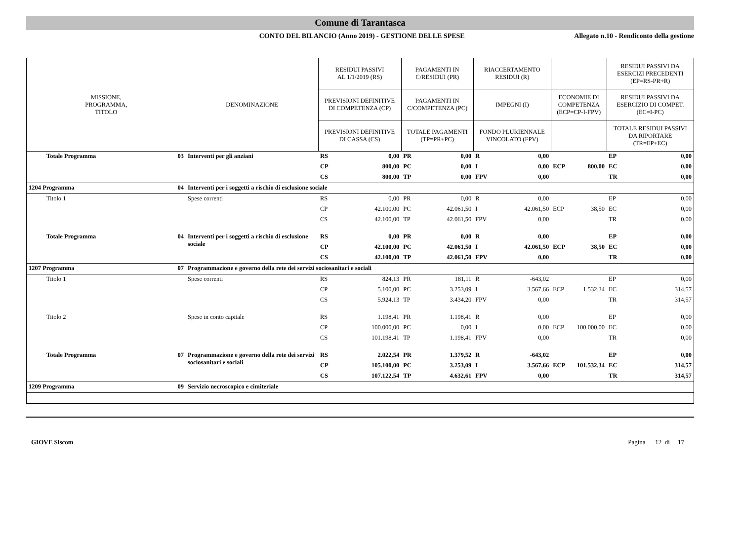Comune di Tarantasca
CONTO DEL BILANCIO (Anno 2019) - GESTIONE DELLE SPESE Allegato n.10 - Rendiconto della gestione
| MISSIONE, PROGRAMMA, TITOLO | | DENOMINAZIONE | RESIDUI PASSIVI AL 1/1/2019 (RS) | | PAGAMENTI IN C/RESIDUI (PR) | | RIACCERTAMENTO RESIDUI (R) | | | | RESIDUI PASSIVI DA ESERCIZI PRECEDENTI (EP=RS-PR+R) | |
| --- | --- | --- | --- | --- | --- | --- | --- | --- | --- | --- | --- | --- |
| | | | PREVISIONI DEFINITIVE DI COMPETENZA (CP) | | PAGAMENTI IN C/COMPETENZA (PC) | | IMPEGNI (I) | | ECONOMIE DI COMPETENZA (ECP=CP-I-FPV) | | RESIDUI PASSIVI DA ESERCIZIO DI COMPET. (EC=I-PC) | |
| | | | PREVISIONI DEFINITIVE DI CASSA (CS) | | TOTALE PAGAMENTI (TP=PR+PC) | | FONDO PLURIENNALE VINCOLATO (FPV) | | | | TOTALE RESIDUI PASSIVI DA RIPORTARE (TR=EP+EC) | |
| Totale Programma | 03 | Interventi per gli anziani | RS | 0,00 | PR | 0,00 | R | 0,00 | | | EP | 0,00 |
| | | | CP | 800,00 | PC | 0,00 | I | 0,00 | ECP | 800,00 | EC | 0,00 |
| | | | CS | 800,00 | TP | 0,00 | FPV | 0,00 | | | TR | 0,00 |
| 1204 Programma | 04 | Interventi per i soggetti a rischio di esclusione sociale | | | | | | | | | | |
| Titolo 1 | | Spese correnti | RS | 0,00 | PR | 0,00 | R | 0,00 | | | EP | 0,00 |
| | | | CP | 42.100,00 | PC | 42.061,50 | I | 42.061,50 | ECP | 38,50 | EC | 0,00 |
| | | | CS | 42.100,00 | TP | 42.061,50 | FPV | 0,00 | | | TR | 0,00 |
| Totale Programma | 04 | Interventi per i soggetti a rischio di esclusione sociale | RS | 0,00 | PR | 0,00 | R | 0,00 | | | EP | 0,00 |
| | | | CP | 42.100,00 | PC | 42.061,50 | I | 42.061,50 | ECP | 38,50 | EC | 0,00 |
| | | | CS | 42.100,00 | TP | 42.061,50 | FPV | 0,00 | | | TR | 0,00 |
| 1207 Programma | 07 | Programmazione e governo della rete dei servizi sociosanitari e sociali | | | | | | | | | | |
| Titolo 1 | | Spese correnti | RS | 824,13 | PR | 181,11 | R | -643,02 | | | EP | 0,00 |
| | | | CP | 5.100,00 | PC | 3.253,09 | I | 3.567,66 | ECP | 1.532,34 | EC | 314,57 |
| | | | CS | 5.924,13 | TP | 3.434,20 | FPV | 0,00 | | | TR | 314,57 |
| Titolo 2 | | Spese in conto capitale | RS | 1.198,41 | PR | 1.198,41 | R | 0,00 | | | EP | 0,00 |
| | | | CP | 100.000,00 | PC | 0,00 | I | 0,00 | ECP | 100.000,00 | EC | 0,00 |
| | | | CS | 101.198,41 | TP | 1.198,41 | FPV | 0,00 | | | TR | 0,00 |
| Totale Programma | 07 | Programmazione e governo della rete dei servizi sociosanitari e sociali | RS | 2.022,54 | PR | 1.379,52 | R | -643,02 | | | EP | 0,00 |
| | | | CP | 105.100,00 | PC | 3.253,09 | I | 3.567,66 | ECP | 101.532,34 | EC | 314,57 |
| | | | CS | 107.122,54 | TP | 4.632,61 | FPV | 0,00 | | | TR | 314,57 |
| 1209 Programma | 09 | Servizio necroscopico e cimiteriale | | | | | | | | | | |
GIOVE Siscom Pagina 12 di 17